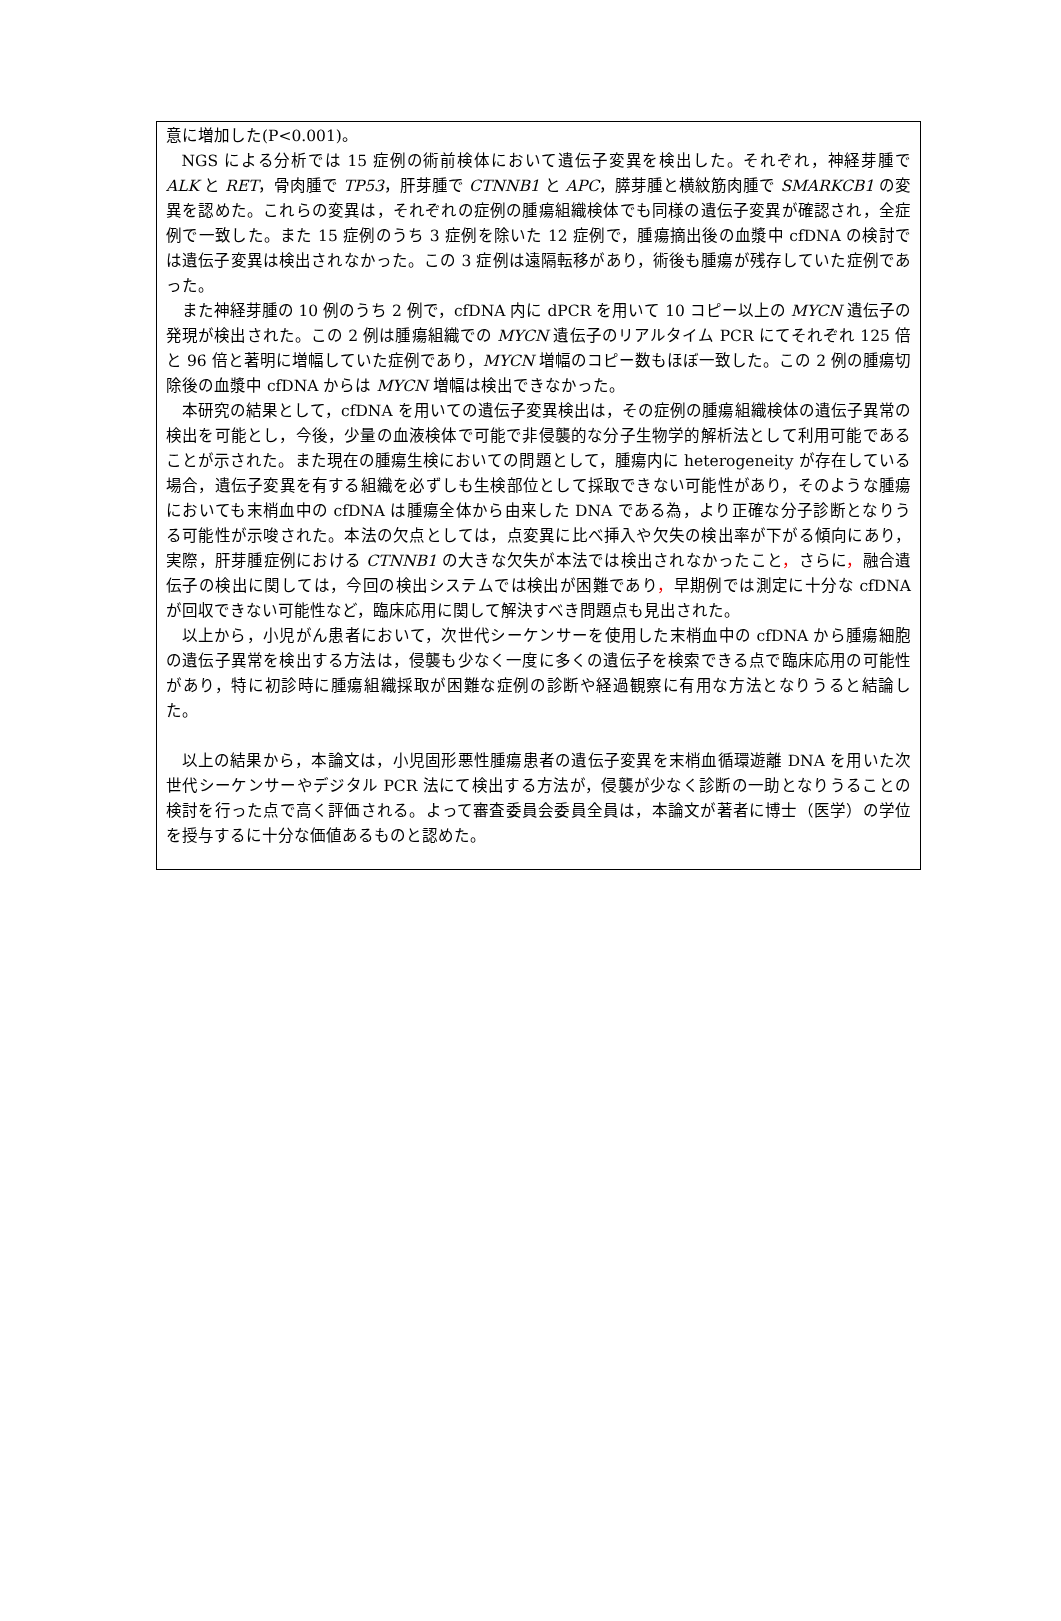意に増加した(P<0.001)。
NGS による分析では 15 症例の術前検体において遺伝子変異を検出した。それぞれ，神経芽腫で ALK と RET，骨肉腫で TP53，肝芽腫で CTNNB1 と APC，膵芽腫と横紋筋肉腫で SMARKCB1 の変異を認めた。これらの変異は，それぞれの症例の腫瘍組織検体でも同様の遺伝子変異が確認され，全症例で一致した。また 15 症例のうち 3 症例を除いた 12 症例で，腫瘍摘出後の血漿中 cfDNA の検討では遺伝子変異は検出されなかった。この 3 症例は遠隔転移があり，術後も腫瘍が残存していた症例であった。
また神経芽腫の 10 例のうち 2 例で，cfDNA 内に dPCR を用いて 10 コピー以上の MYCN 遺伝子の発現が検出された。この 2 例は腫瘍組織での MYCN 遺伝子のリアルタイム PCR にてそれぞれ 125 倍と 96 倍と著明に増幅していた症例であり，MYCN 増幅のコピー数もほぼ一致した。この 2 例の腫瘍切除後の血漿中 cfDNA からは MYCN 増幅は検出できなかった。
本研究の結果として，cfDNA を用いての遺伝子変異検出は，その症例の腫瘍組織検体の遺伝子異常の検出を可能とし，今後，少量の血液検体で可能で非侵襲的な分子生物学的解析法として利用可能であることが示された。また現在の腫瘍生検においての問題として，腫瘍内に heterogeneity が存在している場合，遺伝子変異を有する組織を必ずしも生検部位として採取できない可能性があり，そのような腫瘍においても末梢血中の cfDNA は腫瘍全体から由来した DNA である為，より正確な分子診断となりうる可能性が示唆された。本法の欠点としては，点変異に比べ挿入や欠失の検出率が下がる傾向にあり，実際，肝芽腫症例における CTNNB1 の大きな欠失が本法では検出されなかったこと，さらに，融合遺伝子の検出に関しては，今回の検出システムでは検出が困難であり，早期例では測定に十分な cfDNA が回収できない可能性など，臨床応用に関して解決すべき問題点も見出された。
以上から，小児がん患者において，次世代シーケンサーを使用した末梢血中の cfDNA から腫瘍細胞の遺伝子異常を検出する方法は，侵襲も少なく一度に多くの遺伝子を検索できる点で臨床応用の可能性があり，特に初診時に腫瘍組織採取が困難な症例の診断や経過観察に有用な方法となりうると結論した。
以上の結果から，本論文は，小児固形悪性腫瘍患者の遺伝子変異を末梢血循環遊離 DNA を用いた次世代シーケンサーやデジタル PCR 法にて検出する方法が，侵襲が少なく診断の一助となりうることの検討を行った点で高く評価される。よって審査委員会委員全員は，本論文が著者に博士（医学）の学位を授与するに十分な価値あるものと認めた。